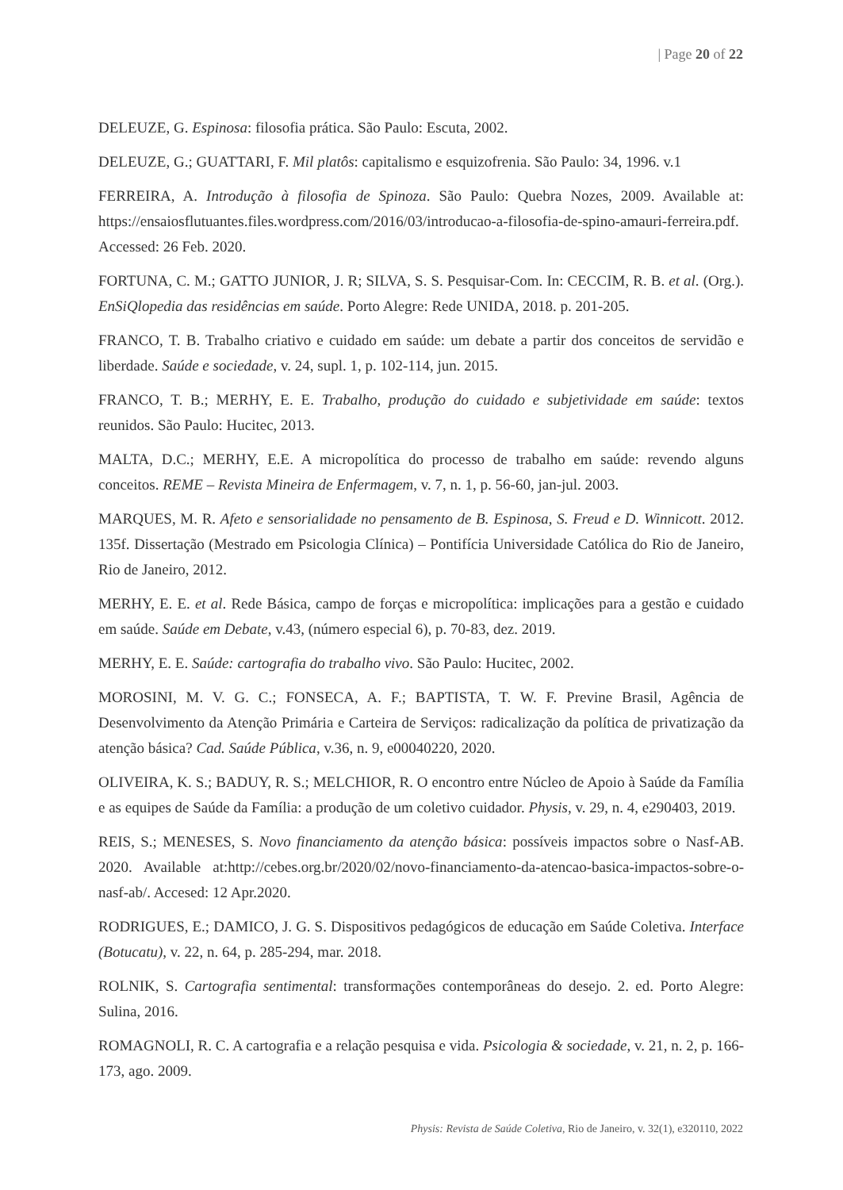| Page 20 of 22
DELEUZE, G. Espinosa: filosofia prática. São Paulo: Escuta, 2002.
DELEUZE, G.; GUATTARI, F. Mil platôs: capitalismo e esquizofrenia. São Paulo: 34, 1996. v.1
FERREIRA, A. Introdução à filosofia de Spinoza. São Paulo: Quebra Nozes, 2009. Available at: https://ensaiosflutuantes.files.wordpress.com/2016/03/introducao-a-filosofia-de-spino-amauri-ferreira.pdf. Accessed: 26 Feb. 2020.
FORTUNA, C. M.; GATTO JUNIOR, J. R; SILVA, S. S. Pesquisar-Com. In: CECCIM, R. B. et al. (Org.). EnSiQlopedia das residências em saúde. Porto Alegre: Rede UNIDA, 2018. p. 201-205.
FRANCO, T. B. Trabalho criativo e cuidado em saúde: um debate a partir dos conceitos de servidão e liberdade. Saúde e sociedade, v. 24, supl. 1, p. 102-114, jun. 2015.
FRANCO, T. B.; MERHY, E. E. Trabalho, produção do cuidado e subjetividade em saúde: textos reunidos. São Paulo: Hucitec, 2013.
MALTA, D.C.; MERHY, E.E. A micropolítica do processo de trabalho em saúde: revendo alguns conceitos. REME – Revista Mineira de Enfermagem, v. 7, n. 1, p. 56-60, jan-jul. 2003.
MARQUES, M. R. Afeto e sensorialidade no pensamento de B. Espinosa, S. Freud e D. Winnicott. 2012. 135f. Dissertação (Mestrado em Psicologia Clínica) – Pontifícia Universidade Católica do Rio de Janeiro, Rio de Janeiro, 2012.
MERHY, E. E. et al. Rede Básica, campo de forças e micropolítica: implicações para a gestão e cuidado em saúde. Saúde em Debate, v.43, (número especial 6), p. 70-83, dez. 2019.
MERHY, E. E. Saúde: cartografia do trabalho vivo. São Paulo: Hucitec, 2002.
MOROSINI, M. V. G. C.; FONSECA, A. F.; BAPTISTA, T. W. F. Previne Brasil, Agência de Desenvolvimento da Atenção Primária e Carteira de Serviços: radicalização da política de privatização da atenção básica? Cad. Saúde Pública, v.36, n. 9, e00040220, 2020.
OLIVEIRA, K. S.; BADUY, R. S.; MELCHIOR, R. O encontro entre Núcleo de Apoio à Saúde da Família e as equipes de Saúde da Família: a produção de um coletivo cuidador. Physis, v. 29, n. 4, e290403, 2019.
REIS, S.; MENESES, S. Novo financiamento da atenção básica: possíveis impactos sobre o Nasf-AB. 2020. Available at:http://cebes.org.br/2020/02/novo-financiamento-da-atencao-basica-impactos-sobre-o-nasf-ab/. Accesed: 12 Apr.2020.
RODRIGUES, E.; DAMICO, J. G. S. Dispositivos pedagógicos de educação em Saúde Coletiva. Interface (Botucatu), v. 22, n. 64, p. 285-294, mar. 2018.
ROLNIK, S. Cartografia sentimental: transformações contemporâneas do desejo. 2. ed. Porto Alegre: Sulina, 2016.
ROMAGNOLI, R. C. A cartografia e a relação pesquisa e vida. Psicologia & sociedade, v. 21, n. 2, p. 166-173, ago. 2009.
Physis: Revista de Saúde Coletiva, Rio de Janeiro, v. 32(1), e320110, 2022